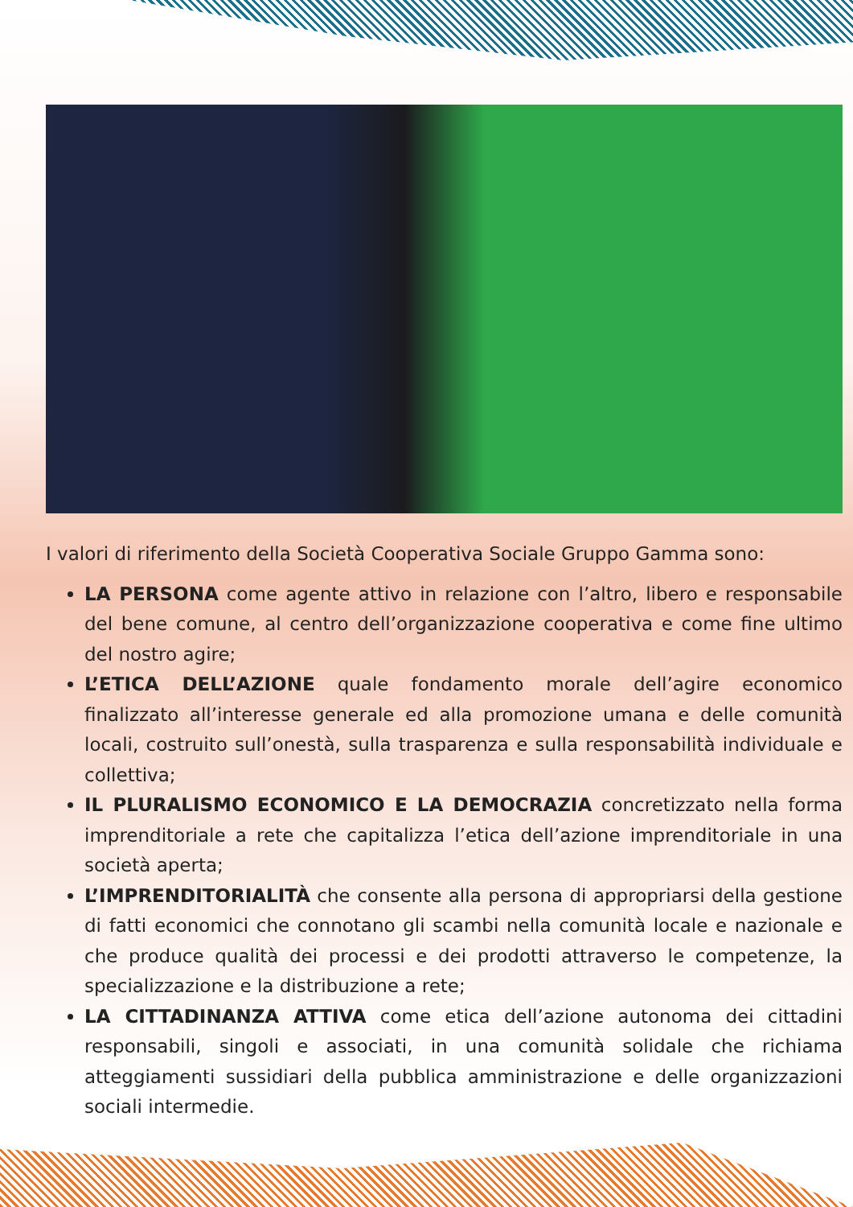I valori di riferimento della Società Cooperativa Sociale Gruppo Gamma sono:
LA PERSONA come agente attivo in relazione con l’altro, libero e responsabile del bene comune, al centro dell’organizzazione cooperativa e come fine ultimo del nostro agire;
L’ETICA DELL’AZIONE quale fondamento morale dell’agire economico finalizzato all’interesse generale ed alla promozione umana e delle comunità locali, costruito sull’onestà, sulla trasparenza e sulla responsabilità individuale e collettiva;
IL PLURALISMO ECONOMICO E LA DEMOCRAZIA concretizzato nella forma imprenditoriale a rete che capitalizza l’etica dell’azione imprenditoriale in una società aperta;
L’IMPRENDITORIALITÀ che consente alla persona di appropriarsi della gestione di fatti economici che connotano gli scambi nella comunità locale e nazionale e che produce qualità dei processi e dei prodotti attraverso le competenze, la specializzazione e la distribuzione a rete;
LA CITTADINANZA ATTIVA come etica dell’azione autonoma dei cittadini responsabili, singoli e associati, in una comunità solidale che richiama atteggiamenti sussidiari della pubblica amministrazione e delle organizzazioni sociali intermedie.